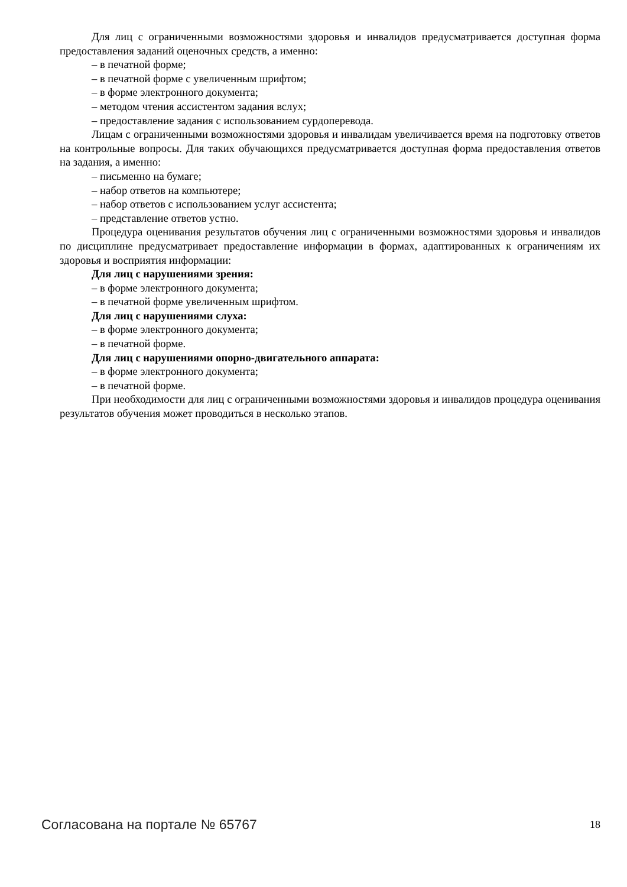Для лиц с ограниченными возможностями здоровья и инвалидов предусматривается доступная форма предоставления заданий оценочных средств, а именно:
– в печатной форме;
– в печатной форме с увеличенным шрифтом;
– в форме электронного документа;
– методом чтения ассистентом задания вслух;
– предоставление задания с использованием сурдоперевода.
Лицам с ограниченными возможностями здоровья и инвалидам увеличивается время на подготовку ответов на контрольные вопросы. Для таких обучающихся предусматривается доступная форма предоставления ответов на задания, а именно:
– письменно на бумаге;
– набор ответов на компьютере;
– набор ответов с использованием услуг ассистента;
– представление ответов устно.
Процедура оценивания результатов обучения лиц с ограниченными возможностями здоровья и инвалидов по дисциплине предусматривает предоставление информации в формах, адаптированных к ограничениям их здоровья и восприятия информации:
Для лиц с нарушениями зрения:
– в форме электронного документа;
– в печатной форме увеличенным шрифтом.
Для лиц с нарушениями слуха:
– в форме электронного документа;
– в печатной форме.
Для лиц с нарушениями опорно-двигательного аппарата:
– в форме электронного документа;
– в печатной форме.
При необходимости для лиц с ограниченными возможностями здоровья и инвалидов процедура оценивания результатов обучения может проводиться в несколько этапов.
Согласована на портале № 65767 18